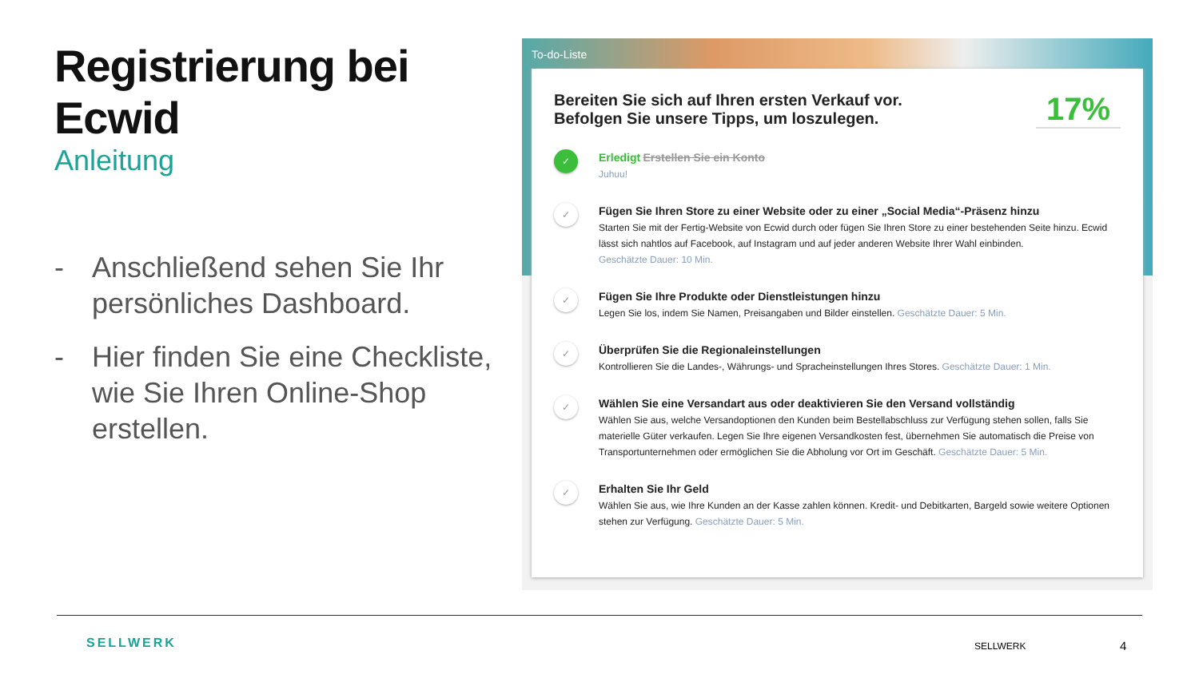Registrierung bei Ecwid
Anleitung
- Anschließend sehen Sie Ihr persönliches Dashboard.
- Hier finden Sie eine Checkliste, wie Sie Ihren Online-Shop erstellen.
To-do-Liste
Bereiten Sie sich auf Ihren ersten Verkauf vor.
Befolgen Sie unsere Tipps, um loszulegen.
17%
✓
Erledigt Erstellen Sie ein Konto
Juhuu!
✓
Fügen Sie Ihren Store zu einer Website oder zu einer „Social Media“-Präsenz hinzu
Starten Sie mit der Fertig-Website von Ecwid durch oder fügen Sie Ihren Store zu einer bestehenden Seite hinzu. Ecwid lässt sich nahtlos auf Facebook, auf Instagram und auf jeder anderen Website Ihrer Wahl einbinden.
Geschätzte Dauer: 10 Min.
✓
Fügen Sie Ihre Produkte oder Dienstleistungen hinzu
Legen Sie los, indem Sie Namen, Preisangaben und Bilder einstellen. Geschätzte Dauer: 5 Min.
✓
Überprüfen Sie die Regionaleinstellungen
Kontrollieren Sie die Landes-, Währungs- und Spracheinstellungen Ihres Stores. Geschätzte Dauer: 1 Min.
✓
Wählen Sie eine Versandart aus oder deaktivieren Sie den Versand vollständig
Wählen Sie aus, welche Versandoptionen den Kunden beim Bestellabschluss zur Verfügung stehen sollen, falls Sie materielle Güter verkaufen. Legen Sie Ihre eigenen Versandkosten fest, übernehmen Sie automatisch die Preise von Transportunternehmen oder ermöglichen Sie die Abholung vor Ort im Geschäft. Geschätzte Dauer: 5 Min.
✓
Erhalten Sie Ihr Geld
Wählen Sie aus, wie Ihre Kunden an der Kasse zahlen können. Kredit- und Debitkarten, Bargeld sowie weitere Optionen stehen zur Verfügung. Geschätzte Dauer: 5 Min.
SELLWERK SELLWERK 4